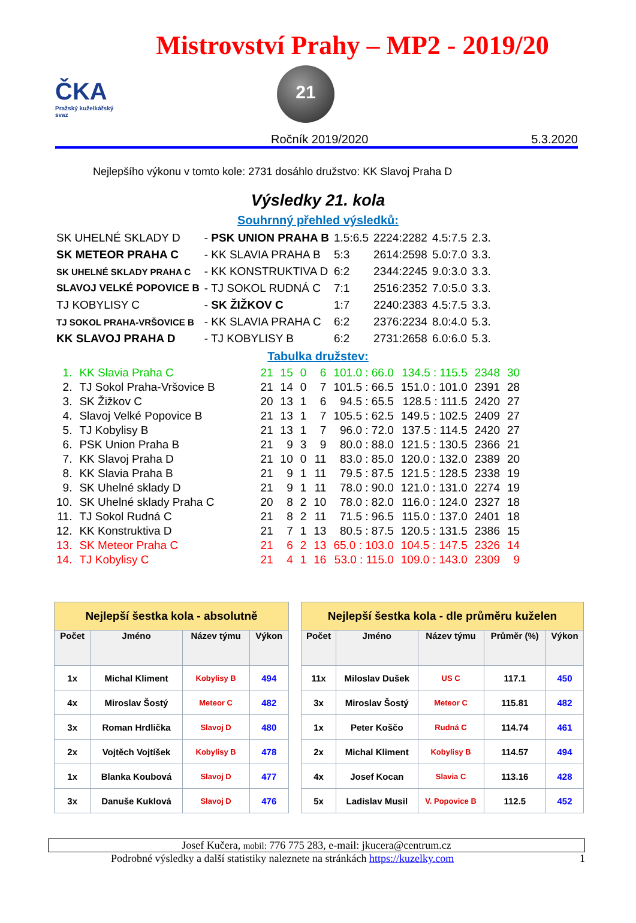ČKA
Pražský kuželkářský svaz
Mistrovství Prahy – MP2 - 2019/20
21
Ročník 2019/2020 5.3.2020
Nejlepšího výkonu v tomto kole: 2731 dosáhlo družstvo: KK Slavoj Praha D
Výsledky 21. kola
Souhrnný přehled výsledků:
| SK UHELNÉ SKLADY D | - PSK UNION PRAHA B | 1.5:6.5 | 2224:2282 | 4.5:7.5 | 2.3. |
| SK METEOR PRAHA C | - KK SLAVIA PRAHA B | 5:3 | 2614:2598 | 5.0:7.0 | 3.3. |
| SK UHELNÉ SKLADY PRAHA C | - KK KONSTRUKTIVA D | 6:2 | 2344:2245 | 9.0:3.0 | 3.3. |
| SLAVOJ VELKÉ POPOVICE B | - TJ SOKOL RUDNÁ C | 7:1 | 2516:2352 | 7.0:5.0 | 3.3. |
| TJ KOBYLISY C | - SK ŽIŽKOV C | 1:7 | 2240:2383 | 4.5:7.5 | 3.3. |
| TJ SOKOL PRAHA-VRŠOVICE B | - KK SLAVIA PRAHA C | 6:2 | 2376:2234 | 8.0:4.0 | 5.3. |
| KK SLAVOJ PRAHA D | - TJ KOBYLISY B | 6:2 | 2731:2658 | 6.0:6.0 | 5.3. |
Tabulka družstev:
| 1. | KK Slavia Praha C | 21 | 15 | 0 | 6 | 101.0 : 66.0 | 134.5 : 115.5 | 2348 | 30 |
| 2. | TJ Sokol Praha-Vršovice B | 21 | 14 | 0 | 7 | 101.5 : 66.5 | 151.0 : 101.0 | 2391 | 28 |
| 3. | SK Žižkov C | 20 | 13 | 1 | 6 | 94.5 : 65.5 | 128.5 : 111.5 | 2420 | 27 |
| 4. | Slavoj Velké Popovice B | 21 | 13 | 1 | 7 | 105.5 : 62.5 | 149.5 : 102.5 | 2409 | 27 |
| 5. | TJ Kobylisy B | 21 | 13 | 1 | 7 | 96.0 : 72.0 | 137.5 : 114.5 | 2420 | 27 |
| 6. | PSK Union Praha B | 21 | 9 | 3 | 9 | 80.0 : 88.0 | 121.5 : 130.5 | 2366 | 21 |
| 7. | KK Slavoj Praha D | 21 | 10 | 0 | 11 | 83.0 : 85.0 | 120.0 : 132.0 | 2389 | 20 |
| 8. | KK Slavia Praha B | 21 | 9 | 1 | 11 | 79.5 : 87.5 | 121.5 : 128.5 | 2338 | 19 |
| 9. | SK Uhelné sklady D | 21 | 9 | 1 | 11 | 78.0 : 90.0 | 121.0 : 131.0 | 2274 | 19 |
| 10. | SK Uhelné sklady Praha C | 20 | 8 | 2 | 10 | 78.0 : 82.0 | 116.0 : 124.0 | 2327 | 18 |
| 11. | TJ Sokol Rudná C | 21 | 8 | 2 | 11 | 71.5 : 96.5 | 115.0 : 137.0 | 2401 | 18 |
| 12. | KK Konstruktiva D | 21 | 7 | 1 | 13 | 80.5 : 87.5 | 120.5 : 131.5 | 2386 | 15 |
| 13. | SK Meteor Praha C | 21 | 6 | 2 | 13 | 65.0 : 103.0 | 104.5 : 147.5 | 2326 | 14 |
| 14. | TJ Kobylisy C | 21 | 4 | 1 | 16 | 53.0 : 115.0 | 109.0 : 143.0 | 2309 | 9 |
| Nejlepší šestka kola - absolutně | | | |
| --- | --- | --- | --- |
| Počet | Jméno | Název týmu | Výkon |
| 1x | Michal Kliment | Kobylisy B | 494 |
| 4x | Miroslav Šostý | Meteor C | 482 |
| 3x | Roman Hrdlička | Slavoj D | 480 |
| 2x | Vojtěch Vojtíšek | Kobylisy B | 478 |
| 1x | Blanka Koubová | Slavoj D | 477 |
| 3x | Danuše Kuklová | Slavoj D | 476 |
| Nejlepší šestka kola - dle průměru kuželen | | | | |
| --- | --- | --- | --- | --- |
| Počet | Jméno | Název týmu | Průměr (%) | Výkon |
| 11x | Miloslav Dušek | US C | 117.1 | 450 |
| 3x | Miroslav Šostý | Meteor C | 115.81 | 482 |
| 1x | Peter Koščo | Rudná C | 114.74 | 461 |
| 2x | Michal Kliment | Kobylisy B | 114.57 | 494 |
| 4x | Josef Kocan | Slavia C | 113.16 | 428 |
| 5x | Ladislav Musil | V. Popovice B | 112.5 | 452 |
Josef Kučera, mobil: 776 775 283, e-mail: jkucera@centrum.cz
Podrobné výsledky a další statistiky naleznete na stránkách https://kuzelky.com 1